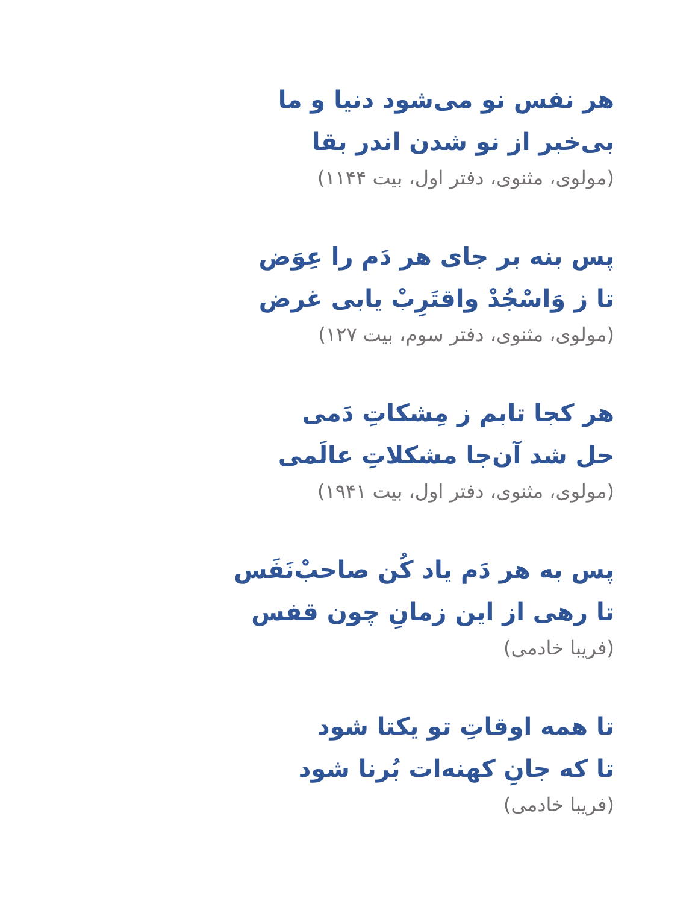هر نفس نو می‌شود دنیا و ما
بی‌خبر از نو شدن اندر بقا
(مولوی، مثنوی، دفتر اول، بیت ۱۱۴۴)
پس بنه بر جای هر دَم را عِوَض
تا ز وَاسْجُدْ واقتَرِبْ یابی غرض
(مولوی، مثنوی، دفتر سوم، بیت ۱۲۷)
هر کجا تابم ز مِشکاتِ دَمی
حل شد آن‌جا مشکلاتِ عالَمی
(مولوی، مثنوی، دفتر اول، بیت ۱۹۴۱)
پس به هر دَم یاد کُن صاحبْ‌نَفَس
تا رهی از این زمانِ چون قفس
(فریبا خادمی)
تا همه اوقاتِ تو یکتا شود
تا که جانِ کهنه‌ات بُرنا شود
(فریبا خادمی)